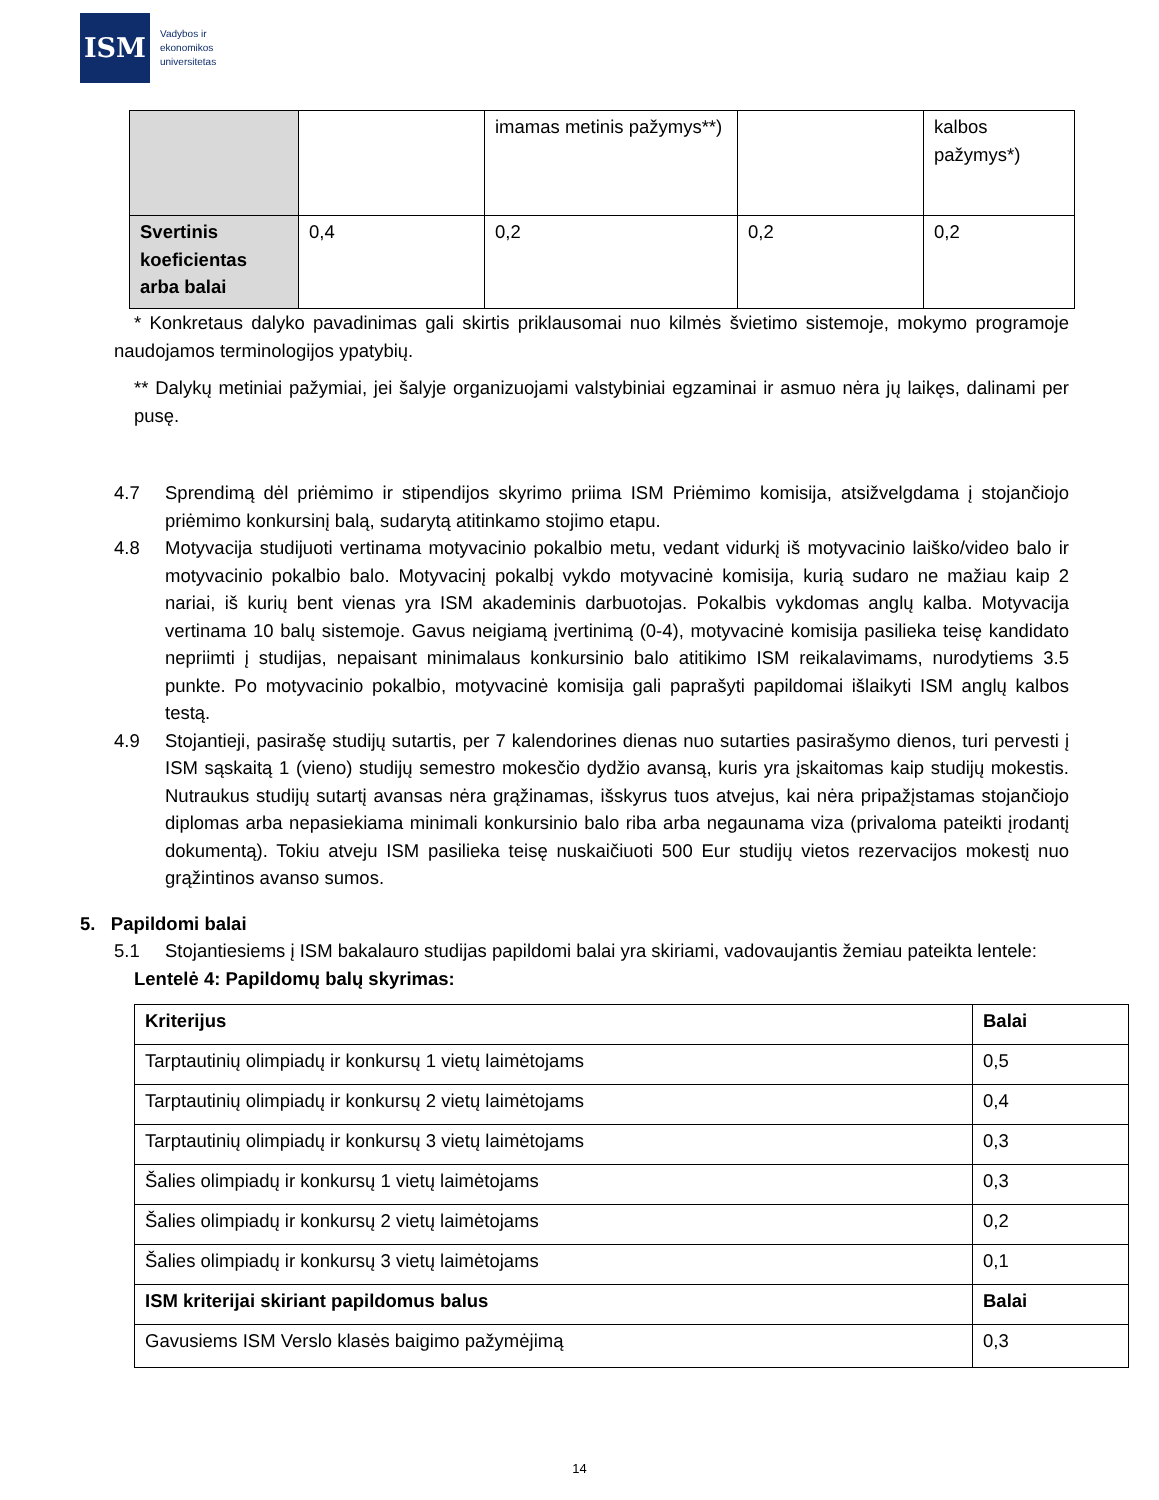ISM
Vadybos ir
ekonomikos
universitetas
| | | imamas metinis pažymys**) | | kalbos pažymys*) |
| Svertinis koeficientas arba balai | 0,4 | 0,2 | 0,2 | 0,2 |
* Konkretaus dalyko pavadinimas gali skirtis priklausomai nuo kilmės švietimo sistemoje, mokymo programoje naudojamos terminologijos ypatybių.
** Dalykų metiniai pažymiai, jei šalyje organizuojami valstybiniai egzaminai ir asmuo nėra jų laikęs, dalinami per pusę.
4.7 Sprendimą dėl priėmimo ir stipendijos skyrimo priima ISM Priėmimo komisija, atsižvelgdama į stojančiojo priėmimo konkursinį balą, sudarytą atitinkamo stojimo etapu.
4.8 Motyvacija studijuoti vertinama motyvacinio pokalbio metu, vedant vidurkį iš motyvacinio laiško/video balo ir motyvacinio pokalbio balo. Motyvacinį pokalbį vykdo motyvacinė komisija, kurią sudaro ne mažiau kaip 2 nariai, iš kurių bent vienas yra ISM akademinis darbuotojas. Pokalbis vykdomas anglų kalba. Motyvacija vertinama 10 balų sistemoje. Gavus neigiamą įvertinimą (0-4), motyvacinė komisija pasilieka teisę kandidato nepriimti į studijas, nepaisant minimalaus konkursinio balo atitikimo ISM reikalavimams, nurodytiems 3.5 punkte. Po motyvacinio pokalbio, motyvacinė komisija gali paprašyti papildomai išlaikyti ISM anglų kalbos testą.
4.9 Stojantieji, pasirašę studijų sutartis, per 7 kalendorines dienas nuo sutarties pasirašymo dienos, turi pervesti į ISM sąskaitą 1 (vieno) studijų semestro mokesčio dydžio avansą, kuris yra įskaitomas kaip studijų mokestis. Nutraukus studijų sutartį avansas nėra grąžinamas, išskyrus tuos atvejus, kai nėra pripažįstamas stojančiojo diplomas arba nepasiekiama minimali konkursinio balo riba arba negaunama viza (privaloma pateikti įrodantį dokumentą). Tokiu atveju ISM pasilieka teisę nuskaičiuoti 500 Eur studijų vietos rezervacijos mokestį nuo grąžintinos avanso sumos.
5. Papildomi balai
5.1 Stojantiesiems į ISM bakalauro studijas papildomi balai yra skiriami, vadovaujantis žemiau pateikta lentele:
Lentelė 4: Papildomų balų skyrimas:
| Kriterijus | Balai |
| Tarptautinių olimpiadų ir konkursų 1 vietų laimėtojams | 0,5 |
| Tarptautinių olimpiadų ir konkursų 2 vietų laimėtojams | 0,4 |
| Tarptautinių olimpiadų ir konkursų 3 vietų laimėtojams | 0,3 |
| Šalies olimpiadų ir konkursų 1 vietų laimėtojams | 0,3 |
| Šalies olimpiadų ir konkursų 2 vietų laimėtojams | 0,2 |
| Šalies olimpiadų ir konkursų 3 vietų laimėtojams | 0,1 |
| ISM kriterijai skiriant papildomus balus | Balai |
| Gavusiems ISM Verslo klasės baigimo pažymėjimą | 0,3 |
14